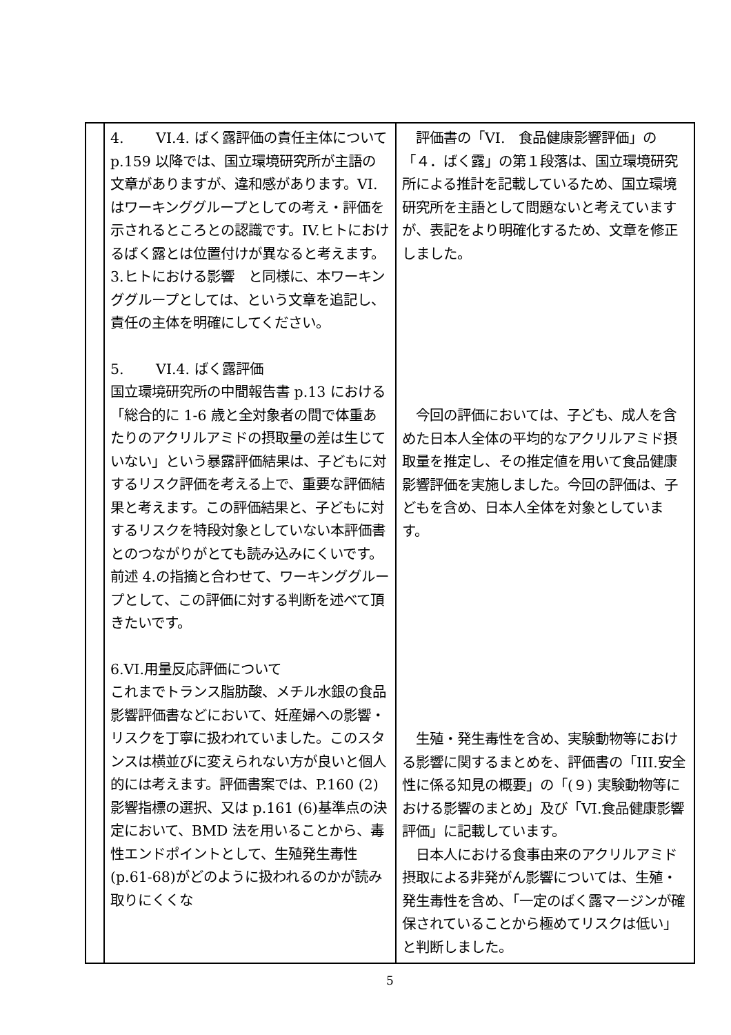| | 4. VI.4. ばく露評価の責任主体について p.159 以降では、国立環境研究所が主語の文章がありますが、違和感があります。VI.はワーキンググループとしての考え・評価を示されるところとの認識です。IV.ヒトにおけるばく露とは位置付けが異なると考えます。3.ヒトにおける影響 と同様に、本ワーキンググループとしては、という文章を追記し、責任の主体を明確にしてください。 5. VI.4. ばく露評価 国立環境研究所の中間報告書 p.13 における「総合的に 1-6 歳と全対象者の間で体重あたりのアクリルアミドの摂取量の差は生じていない」という暴露評価結果は、子どもに対するリスク評価を考える上で、重要な評価結果と考えます。この評価結果と、子どもに対するリスクを特段対象としていない本評価書とのつながりがとても読み込みにくいです。前述 4.の指摘と合わせて、ワーキンググループとして、この評価に対する判断を述べて頂きたいです。 6.VI.用量反応評価について これまでトランス脂肪酸、メチル水銀の食品影響評価書などにおいて、妊産婦への影響・リスクを丁寧に扱われていました。このスタンスは横並びに変えられない方が良いと個人的には考えます。評価書案では、P.160 (2)影響指標の選択、又は p.161 (6)基準点の決定において、BMD 法を用いることから、毒性エンドポイントとして、生殖発生毒性(p.61-68)がどのように扱われるのかが読み取りにくくな | 評価書の「VI. 食品健康影響評価」の「４．ばく露」の第１段落は、国立環境研究所による推計を記載しているため、国立環境研究所を主語として問題ないと考えていますが、表記をより明確化するため、文章を修正しました。 今回の評価においては、子ども、成人を含めた日本人全体の平均的なアクリルアミド摂取量を推定し、その推定値を用いて食品健康影響評価を実施しました。今回の評価は、子どもを含め、日本人全体を対象としています。 生殖・発生毒性を含め、実験動物等における影響に関するまとめを、評価書の「III.安全性に係る知見の概要」の「(９) 実験動物等における影響のまとめ」及び「VI.食品健康影響評価」に記載しています。 日本人における食事由来のアクリルアミド摂取による非発がん影響については、生殖・発生毒性を含め、「一定のばく露マージンが確保されていることから極めてリスクは低い」と判断しました。 |
5